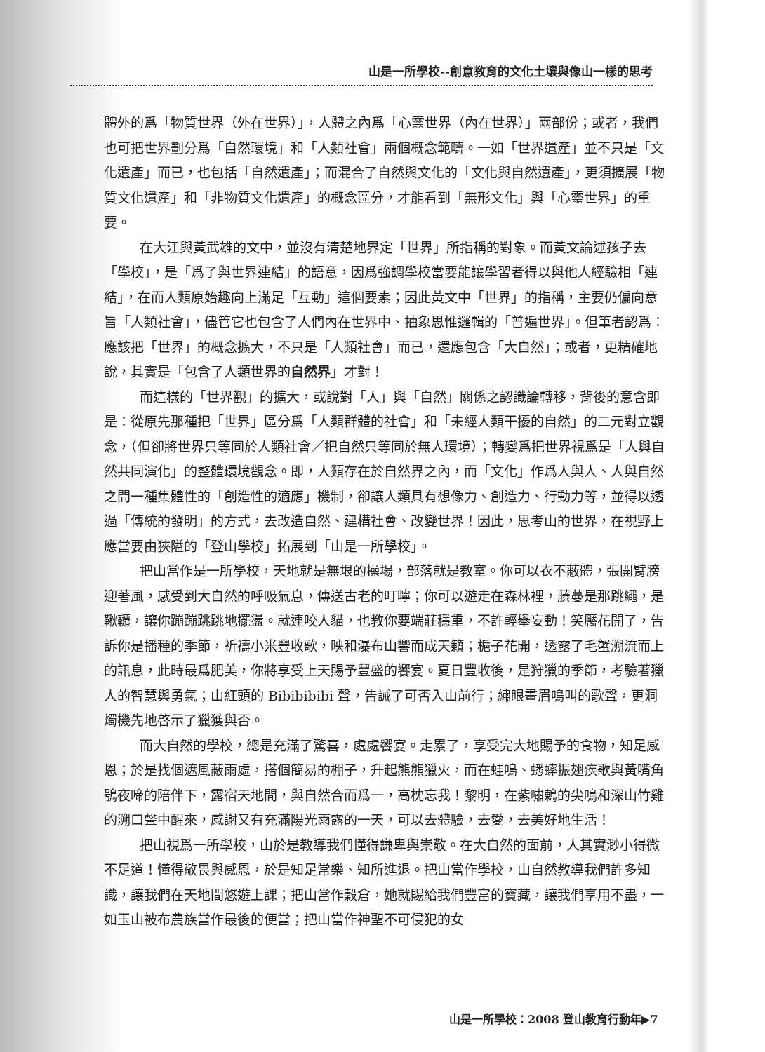山是一所學校--創意教育的文化土壤與像山一樣的思考
體外的爲「物質世界（外在世界）」，人體之內爲「心靈世界（內在世界）」兩部份；或者，我們也可把世界劃分爲「自然環境」和「人類社會」兩個概念範疇。一如「世界遺產」並不只是「文化遺產」而已，也包括「自然遺產」；而混合了自然與文化的「文化與自然遺產」，更須擴展「物質文化遺產」和「非物質文化遺產」的概念區分，才能看到「無形文化」與「心靈世界」的重要。
在大江與黃武雄的文中，並沒有清楚地界定「世界」所指稱的對象。而黃文論述孩子去「學校」，是「爲了與世界連結」的語意，因爲強調學校當要能讓學習者得以與他人經驗相「連結」，在而人類原始趣向上滿足「互動」這個要素；因此黃文中「世界」的指稱，主要仍偏向意旨「人類社會」，儘管它也包含了人們內在世界中、抽象思惟邏輯的「普遍世界」。但筆者認爲：應該把「世界」的概念擴大，不只是「人類社會」而已，還應包含「大自然」；或者，更精確地說，其實是「包含了人類世界的自然界」才對！
而這樣的「世界觀」的擴大，或說對「人」與「自然」關係之認識論轉移，背後的意含即是：從原先那種把「世界」區分爲「人類群體的社會」和「未經人類干擾的自然」的二元對立觀念，（但卻將世界只等同於人類社會／把自然只等同於無人環境）；轉變爲把世界視爲是「人與自然共同演化」的整體環境觀念。即，人類存在於自然界之內，而「文化」作爲人與人、人與自然之間一種集體性的「創造性的適應」機制，卻讓人類具有想像力、創造力、行動力等，並得以透過「傳統的發明」的方式，去改造自然、建構社會、改變世界！因此，思考山的世界，在視野上應當要由狹隘的「登山學校」拓展到「山是一所學校」。
把山當作是一所學校，天地就是無垠的操場，部落就是教室。你可以衣不蔽體，張開臂膀迎著風，感受到大自然的呼吸氣息，傳送古老的叮嚀；你可以遊走在森林裡，藤蔓是那跳繩，是鞦韆，讓你蹦蹦跳跳地擺盪。就連咬人貓，也教你要端莊穩重，不許輕舉妄動！笑靨花開了，告訴你是播種的季節，祈禱小米豐收歌，映和瀑布山響而成天籟；梔子花開，透露了毛蟹溯流而上的訊息，此時最爲肥美，你將享受上天賜予豐盛的饗宴。夏日豐收後，是狩獵的季節，考驗著獵人的智慧與勇氣；山紅頭的 Bibibibibi 聲，告誡了可否入山前行；繡眼畫眉鳴叫的歌聲，更洞燭機先地啓示了獵獲與否。
而大自然的學校，總是充滿了驚喜，處處饗宴。走累了，享受完大地賜予的食物，知足感恩；於是找個遮風蔽雨處，搭個簡易的棚子，升起熊熊獵火，而在蛙鳴、蟋蟀振翅疾歌與黃嘴角鴞夜啼的陪伴下，露宿天地間，與自然合而爲一，高枕忘我！黎明，在紫嘯鶇的尖鳴和深山竹雞的溯口聲中醒來，感謝又有充滿陽光雨露的一天，可以去體驗，去愛，去美好地生活！
把山視爲一所學校，山於是教導我們懂得謙卑與崇敬。在大自然的面前，人其實渺小得微不足道！懂得敬畏與感恩，於是知足常樂、知所進退。把山當作學校，山自然教導我們許多知識，讓我們在天地間悠遊上課；把山當作穀倉，她就賜給我們豐富的寶藏，讓我們享用不盡，一如玉山被布農族當作最後的便當；把山當作神聖不可侵犯的女
山是一所學校：2008 登山教育行動年▶7